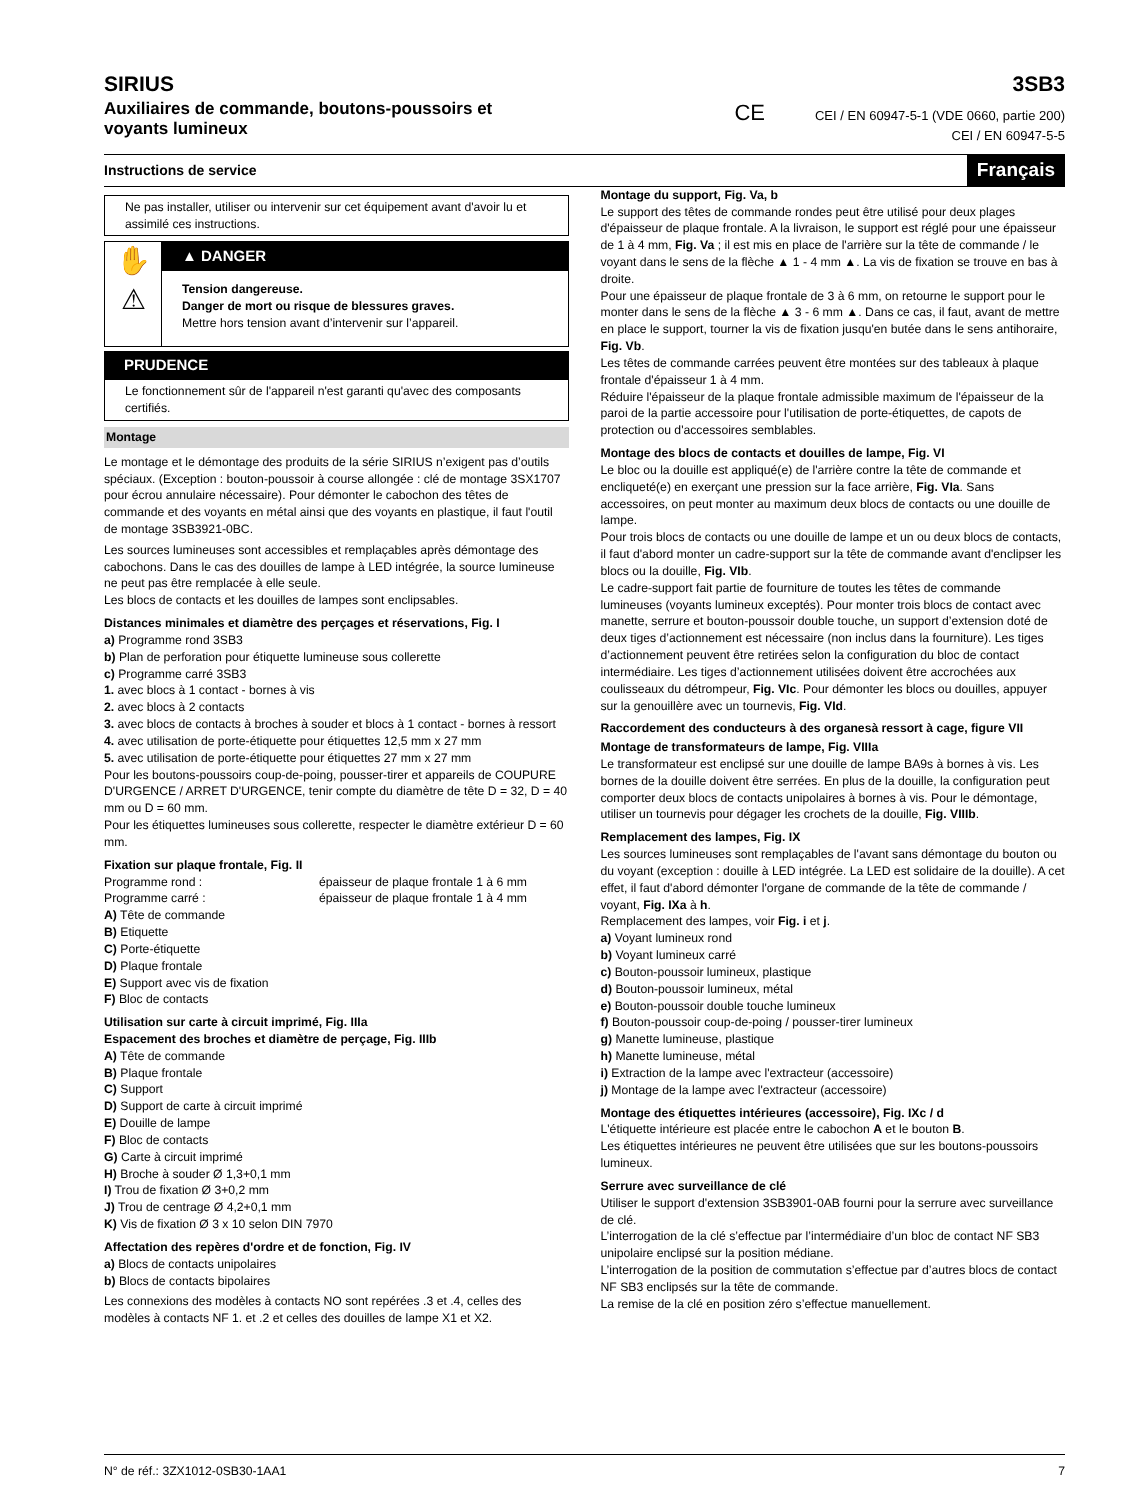SIRIUS
Auxiliaires de commande, boutons-poussoirs et
voyants lumineux
3SB3
CE CEI / EN 60947-5-1 (VDE 0660, partie 200)
CEI / EN 60947-5-5
Instructions de service Français
Ne pas installer, utiliser ou intervenir sur cet équipement avant d'avoir lu et assimilé ces instructions.
✋
⚠
▲ DANGER
Tension dangereuse.
Danger de mort ou risque de blessures graves.
Mettre hors tension avant d’intervenir sur l’appareil.
PRUDENCE
Le fonctionnement sûr de l'appareil n'est garanti qu'avec des composants certifiés.
Montage
Le montage et le démontage des produits de la série SIRIUS n’exigent pas d’outils spéciaux. (Exception : bouton-poussoir à course allongée : clé de montage 3SX1707 pour écrou annulaire nécessaire). Pour démonter le cabochon des têtes de commande et des voyants en métal ainsi que des voyants en plastique, il faut l'outil de montage 3SB3921-0BC.
Les sources lumineuses sont accessibles et remplaçables après démontage des cabochons. Dans le cas des douilles de lampe à LED intégrée, la source lumineuse ne peut pas être remplacée à elle seule.
Les blocs de contacts et les douilles de lampes sont enclipsables.
Distances minimales et diamètre des perçages et réservations, Fig. I
a) Programme rond 3SB3
b) Plan de perforation pour étiquette lumineuse sous collerette
c) Programme carré 3SB3
1. avec blocs à 1 contact - bornes à vis
2. avec blocs à 2 contacts
3. avec blocs de contacts à broches à souder et blocs à 1 contact - bornes à ressort
4. avec utilisation de porte-étiquette pour étiquettes 12,5 mm x 27 mm
5. avec utilisation de porte-étiquette pour étiquettes 27 mm x 27 mm
Pour les boutons-poussoirs coup-de-poing, pousser-tirer et appareils de COUPURE D'URGENCE / ARRET D'URGENCE, tenir compte du diamètre de tête D = 32, D = 40 mm ou D = 60 mm.
Pour les étiquettes lumineuses sous collerette, respecter le diamètre extérieur D = 60 mm.
Fixation sur plaque frontale, Fig. II
Programme rond : épaisseur de plaque frontale 1 à 6 mm
Programme carré : épaisseur de plaque frontale 1 à 4 mm
A) Tête de commande
B) Etiquette
C) Porte-étiquette
D) Plaque frontale
E) Support avec vis de fixation
F) Bloc de contacts
Utilisation sur carte à circuit imprimé, Fig. IIIa
Espacement des broches et diamètre de perçage, Fig. IIIb
A) Tête de commande
B) Plaque frontale
C) Support
D) Support de carte à circuit imprimé
E) Douille de lampe
F) Bloc de contacts
G) Carte à circuit imprimé
H) Broche à souder Ø 1,3+0,1 mm
I) Trou de fixation Ø 3+0,2 mm
J) Trou de centrage Ø 4,2+0,1 mm
K) Vis de fixation Ø 3 x 10 selon DIN 7970
Affectation des repères d'ordre et de fonction, Fig. IV
a) Blocs de contacts unipolaires
b) Blocs de contacts bipolaires
Les connexions des modèles à contacts NO sont repérées .3 et .4, celles des modèles à contacts NF 1. et .2 et celles des douilles de lampe X1 et X2.
Montage du support, Fig. Va, b
Le support des têtes de commande rondes peut être utilisé pour deux plages d'épaisseur de plaque frontale. A la livraison, le support est réglé pour une épaisseur de 1 à 4 mm, Fig. Va ; il est mis en place de l'arrière sur la tête de commande / le voyant dans le sens de la flèche ▲ 1 - 4 mm ▲. La vis de fixation se trouve en bas à droite.
Pour une épaisseur de plaque frontale de 3 à 6 mm, on retourne le support pour le monter dans le sens de la flèche ▲ 3 - 6 mm ▲. Dans ce cas, il faut, avant de mettre en place le support, tourner la vis de fixation jusqu'en butée dans le sens antihoraire, Fig. Vb.
Les têtes de commande carrées peuvent être montées sur des tableaux à plaque frontale d'épaisseur 1 à 4 mm.
Réduire l'épaisseur de la plaque frontale admissible maximum de l'épaisseur de la paroi de la partie accessoire pour l'utilisation de porte-étiquettes, de capots de protection ou d'accessoires semblables.
Montage des blocs de contacts et douilles de lampe, Fig. VI
Le bloc ou la douille est appliqué(e) de l'arrière contre la tête de commande et encliqueté(e) en exerçant une pression sur la face arrière, Fig. VIa. Sans accessoires, on peut monter au maximum deux blocs de contacts ou une douille de lampe.
Pour trois blocs de contacts ou une douille de lampe et un ou deux blocs de contacts, il faut d'abord monter un cadre-support sur la tête de commande avant d'enclipser les blocs ou la douille, Fig. VIb.
Le cadre-support fait partie de fourniture de toutes les têtes de commande lumineuses (voyants lumineux exceptés). Pour monter trois blocs de contact avec manette, serrure et bouton-poussoir double touche, un support d’extension doté de deux tiges d’actionnement est nécessaire (non inclus dans la fourniture). Les tiges d’actionnement peuvent être retirées selon la configuration du bloc de contact intermédiaire. Les tiges d’actionnement utilisées doivent être accrochées aux coulisseaux du détrompeur, Fig. VIc. Pour démonter les blocs ou douilles, appuyer sur la genouillère avec un tournevis, Fig. VId.
Raccordement des conducteurs à des organesà ressort à cage, figure VII
Montage de transformateurs de lampe, Fig. VIIIa
Le transformateur est enclipsé sur une douille de lampe BA9s à bornes à vis. Les bornes de la douille doivent être serrées. En plus de la douille, la configuration peut comporter deux blocs de contacts unipolaires à bornes à vis. Pour le démontage, utiliser un tournevis pour dégager les crochets de la douille, Fig. VIIIb.
Remplacement des lampes, Fig. IX
Les sources lumineuses sont remplaçables de l'avant sans démontage du bouton ou du voyant (exception : douille à LED intégrée. La LED est solidaire de la douille). A cet effet, il faut d'abord démonter l'organe de commande de la tête de commande / voyant, Fig. IXa à h.
Remplacement des lampes, voir Fig. i et j.
a) Voyant lumineux rond
b) Voyant lumineux carré
c) Bouton-poussoir lumineux, plastique
d) Bouton-poussoir lumineux, métal
e) Bouton-poussoir double touche lumineux
f) Bouton-poussoir coup-de-poing / pousser-tirer lumineux
g) Manette lumineuse, plastique
h) Manette lumineuse, métal
i) Extraction de la lampe avec l'extracteur (accessoire)
j) Montage de la lampe avec l'extracteur (accessoire)
Montage des étiquettes intérieures (accessoire), Fig. IXc / d
L'étiquette intérieure est placée entre le cabochon A et le bouton B.
Les étiquettes intérieures ne peuvent être utilisées que sur les boutons-poussoirs lumineux.
Serrure avec surveillance de clé
Utiliser le support d'extension 3SB3901-0AB fourni pour la serrure avec surveillance de clé.
L’interrogation de la clé s’effectue par l’intermédiaire d’un bloc de contact NF SB3 unipolaire enclipsé sur la position médiane.
L’interrogation de la position de commutation s’effectue par d’autres blocs de contact NF SB3 enclipsés sur la tête de commande.
La remise de la clé en position zéro s’effectue manuellement.
N° de réf.: 3ZX1012-0SB30-1AA1 7